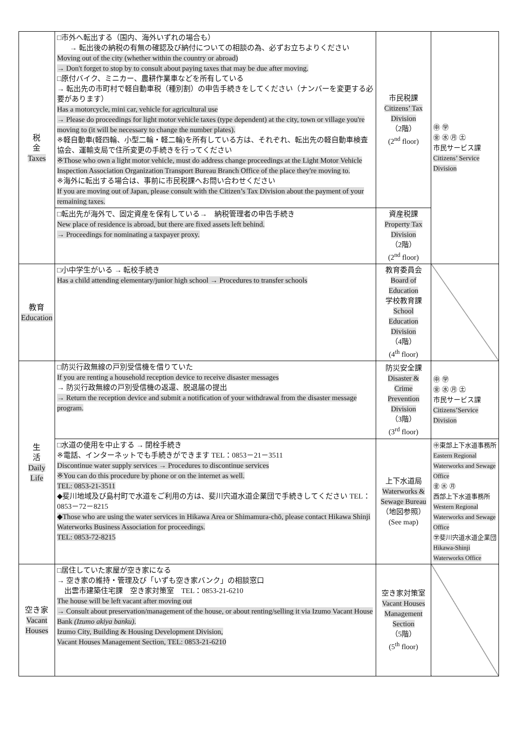| 税 金 Taxes | □市外へ転出する（国内、海外いずれの場合も） → 転出後の納税の有無の確認及び納付についての相談の為、必ずお立ちよりください Moving out of the city (whether within the country or abroad) → Don't forget to stop by to consult about paying taxes that may be due after moving. □原付バイク、ミニカー、農耕作業車などを所有している → 転出先の市町村で軽自動車税（種別割）の申告手続きをしてください（ナンバーを変更する必要があります） Has a motorcycle, mini car, vehicle for agricultural use → Please do proceedings for light motor vehicle taxes (type dependent) at the city, town or village you're moving to (it will be necessary to change the number plates). ※軽自動車(軽四輪、小型二輪・軽二輪)を所有している方は、それぞれ、転出先の軽自動車検査協会、運輸支局で住所変更の手続きを行ってください ※Those who own a light motor vehicle, must do address change proceedings at the Light Motor Vehicle Inspection Association Organization Transport Bureau Branch Office of the place they're moving to. ※海外に転出する場合は、事前に市民税課へお問い合わせください If you are moving out of Japan, please consult with the Citizen’s Tax Division about the payment of your remaining taxes. | 市民税課 Citizens’ Tax Division （2階） (2<sup>nd</sup> floor) | ㊥ ㊫ ㊎ ㊌ ㊊ ㊏ 市民サービス課 Citizens’ Service Division |
| | □転出先が海外で、固定資産を保有している→ 納税管理者の申告手続き New place of residence is abroad, but there are fixed assets left behind. → Proceedings for nominating a taxpayer proxy. | 資産税課 Property Tax Division （2階） (2<sup>nd</sup> floor) | |
| 教育 Education | □小中学生がいる → 転校手続き Has a child attending elementary/junior high school → Procedures to transfer schools | 教育委員会 Board of Education 学校教育課 School Education Division （4階） (4<sup>th</sup> floor) | |
| 生 活 Daily Life | □防災行政無線の戸別受信機を借りていた If you are renting a household reception device to receive disaster messages → 防災行政無線の戸別受信機の返還、脱退届の提出 → Return the reception device and submit a notification of your withdrawal from the disaster message program. | 防災安全課 Disaster & Crime Prevention Division （3階） (3<sup>rd</sup> floor) | ㊥ ㊫ ㊎ ㊌ ㊊ ㊏ 市民サービス課 Citizens’Service Division |
| | □水道の使用を中止する → 閉栓手続き ※電話、インターネットでも手続きができます TEL：0853－21－3511 Discontinue water supply services → Procedures to discontinue services ※You can do this procedure by phone or on the internet as well. TEL: 0853-21-3511 ◆斐川地域及び島村町で水道をご利用の方は、斐川宍道水道企業団で手続きしてください TEL：0853－72－8215 ◆Those who are using the water services in Hikawa Area or Shimamura-chō, please contact Hikawa Shinji Waterworks Business Association for proceedings. TEL: 0853-72-8215 | 上下水道局 Waterworks & Sewage Bureau （地図参照） (See map) | ㊥東部上下水道事務所 Eastern Regional Waterworks and Sewage Office ㊎ ㊌ ㊊ 西部上下水道事務所 Western Regional Waterworks and Sewage Office ㊫斐川宍道水道企業団 Hikawa-Shinji Waterworks Office |
| 空き家 Vacant Houses | □居住していた家屋が空き家になる → 空き家の維持・管理及び「いずも空き家バンク」の相談窓口 出雲市建築住宅課 空き家対策室 TEL：0853-21-6210 The house will be left vacant after moving out → Consult about preservation/management of the house, or about renting/selling it via Izumo Vacant House Bank (Izumo akiya banku) . Izumo City, Building & Housing Development Division, Vacant Houses Management Section, TEL: 0853-21-6210 | 空き家対策室 Vacant Houses Management Section （5階） (5<sup>th</sup> floor) | |